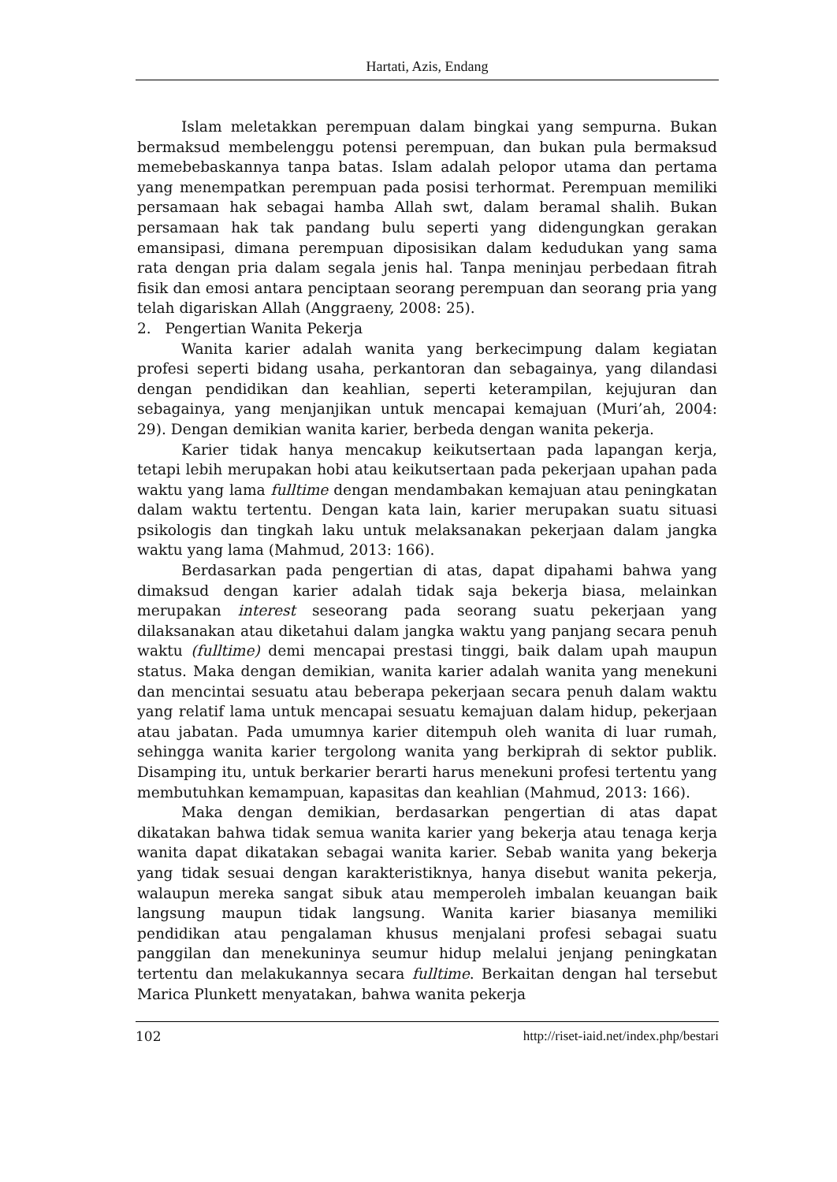Hartati, Azis, Endang
Islam meletakkan perempuan dalam bingkai yang sempurna. Bukan bermaksud membelenggu potensi perempuan, dan bukan pula bermaksud memebebaskannya tanpa batas. Islam adalah pelopor utama dan pertama yang menempatkan perempuan pada posisi terhormat. Perempuan memiliki persamaan hak sebagai hamba Allah swt, dalam beramal shalih. Bukan persamaan hak tak pandang bulu seperti yang didengungkan gerakan emansipasi, dimana perempuan diposisikan dalam kedudukan yang sama rata dengan pria dalam segala jenis hal. Tanpa meninjau perbedaan fitrah fisik dan emosi antara penciptaan seorang perempuan dan seorang pria yang telah digariskan Allah (Anggraeny, 2008: 25).
2. Pengertian Wanita Pekerja
Wanita karier adalah wanita yang berkecimpung dalam kegiatan profesi seperti bidang usaha, perkantoran dan sebagainya, yang dilandasi dengan pendidikan dan keahlian, seperti keterampilan, kejujuran dan sebagainya, yang menjanjikan untuk mencapai kemajuan (Muri’ah, 2004: 29). Dengan demikian wanita karier, berbeda dengan wanita pekerja.
Karier tidak hanya mencakup keikutsertaan pada lapangan kerja, tetapi lebih merupakan hobi atau keikutsertaan pada pekerjaan upahan pada waktu yang lama fulltime dengan mendambakan kemajuan atau peningkatan dalam waktu tertentu. Dengan kata lain, karier merupakan suatu situasi psikologis dan tingkah laku untuk melaksanakan pekerjaan dalam jangka waktu yang lama (Mahmud, 2013: 166).
Berdasarkan pada pengertian di atas, dapat dipahami bahwa yang dimaksud dengan karier adalah tidak saja bekerja biasa, melainkan merupakan interest seseorang pada seorang suatu pekerjaan yang dilaksanakan atau diketahui dalam jangka waktu yang panjang secara penuh waktu (fulltime) demi mencapai prestasi tinggi, baik dalam upah maupun status. Maka dengan demikian, wanita karier adalah wanita yang menekuni dan mencintai sesuatu atau beberapa pekerjaan secara penuh dalam waktu yang relatif lama untuk mencapai sesuatu kemajuan dalam hidup, pekerjaan atau jabatan. Pada umumnya karier ditempuh oleh wanita di luar rumah, sehingga wanita karier tergolong wanita yang berkiprah di sektor publik. Disamping itu, untuk berkarier berarti harus menekuni profesi tertentu yang membutuhkan kemampuan, kapasitas dan keahlian (Mahmud, 2013: 166).
Maka dengan demikian, berdasarkan pengertian di atas dapat dikatakan bahwa tidak semua wanita karier yang bekerja atau tenaga kerja wanita dapat dikatakan sebagai wanita karier. Sebab wanita yang bekerja yang tidak sesuai dengan karakteristiknya, hanya disebut wanita pekerja, walaupun mereka sangat sibuk atau memperoleh imbalan keuangan baik langsung maupun tidak langsung. Wanita karier biasanya memiliki pendidikan atau pengalaman khusus menjalani profesi sebagai suatu panggilan dan menekuninya seumur hidup melalui jenjang peningkatan tertentu dan melakukannya secara fulltime. Berkaitan dengan hal tersebut Marica Plunkett menyatakan, bahwa wanita pekerja
102 http://riset-iaid.net/index.php/bestari